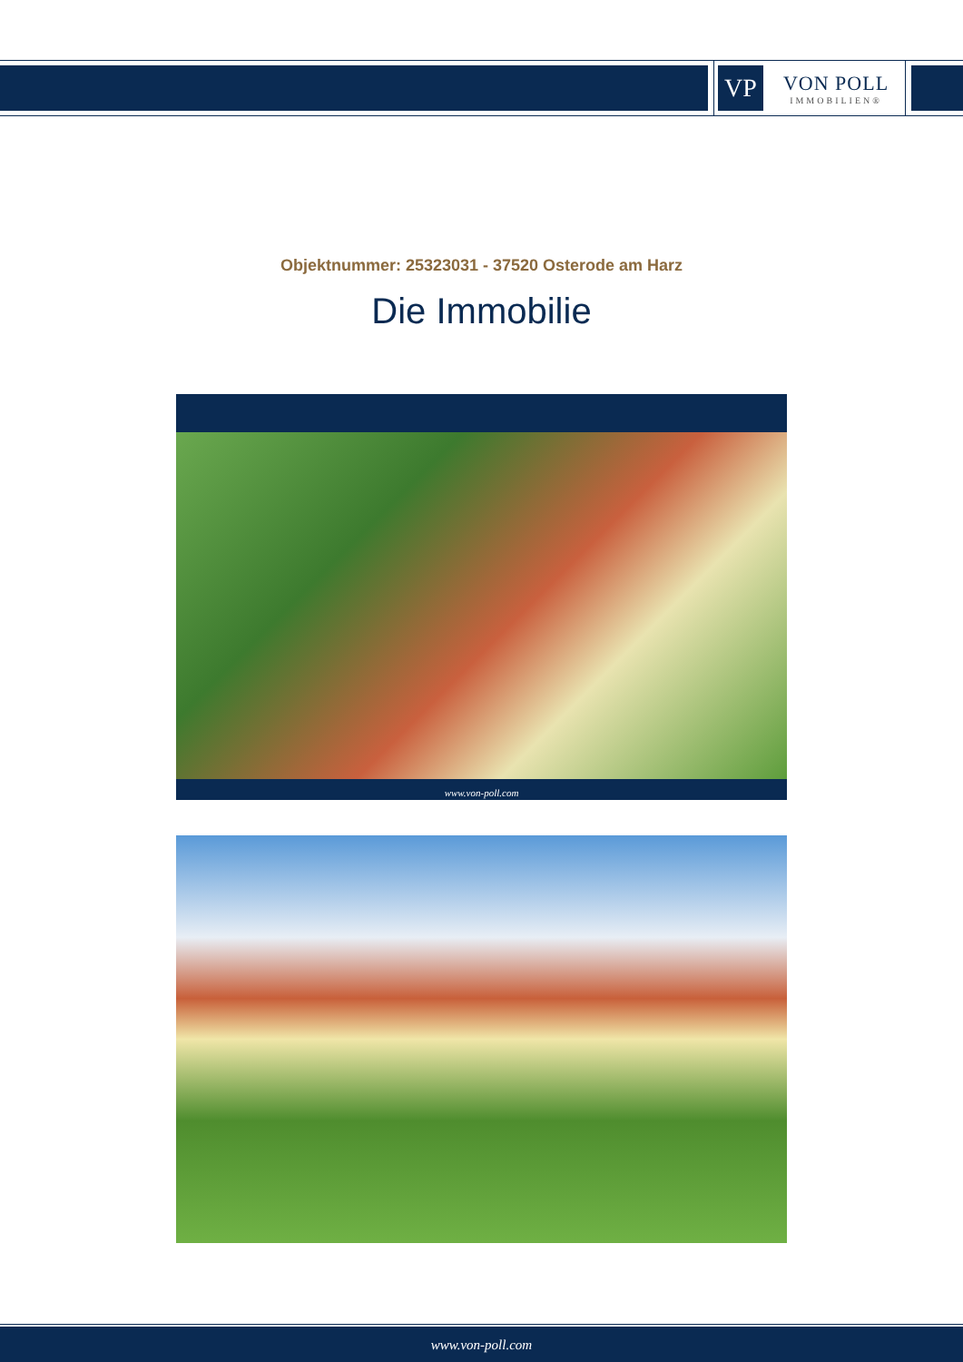VP
VON POLL
IMMOBILIEN®
Objektnummer: 25323031 - 37520 Osterode am Harz
Die Immobilie
www.von-poll.com
www.von-poll.com